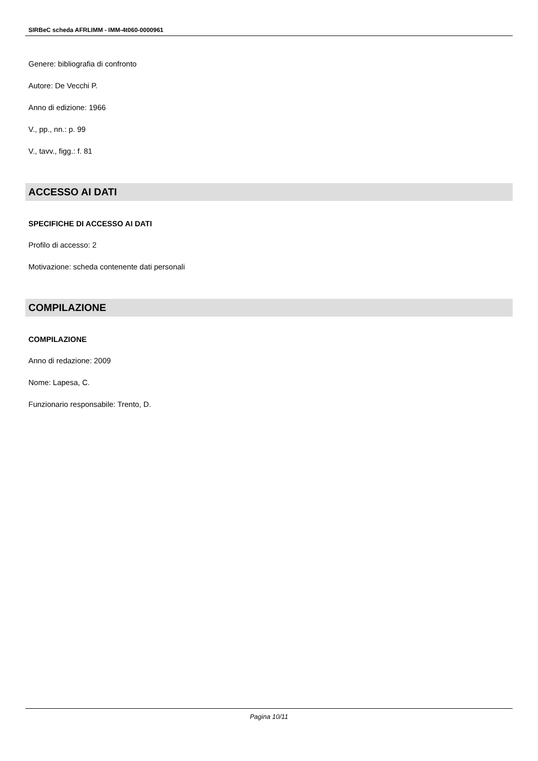SIRBeC scheda AFRLIMM - IMM-4t060-0000961
Genere: bibliografia di confronto
Autore: De Vecchi P.
Anno di edizione: 1966
V., pp., nn.: p. 99
V., tavv., figg.: f. 81
ACCESSO AI DATI
SPECIFICHE DI ACCESSO AI DATI
Profilo di accesso: 2
Motivazione: scheda contenente dati personali
COMPILAZIONE
COMPILAZIONE
Anno di redazione: 2009
Nome: Lapesa, C.
Funzionario responsabile: Trento, D.
Pagina 10/11